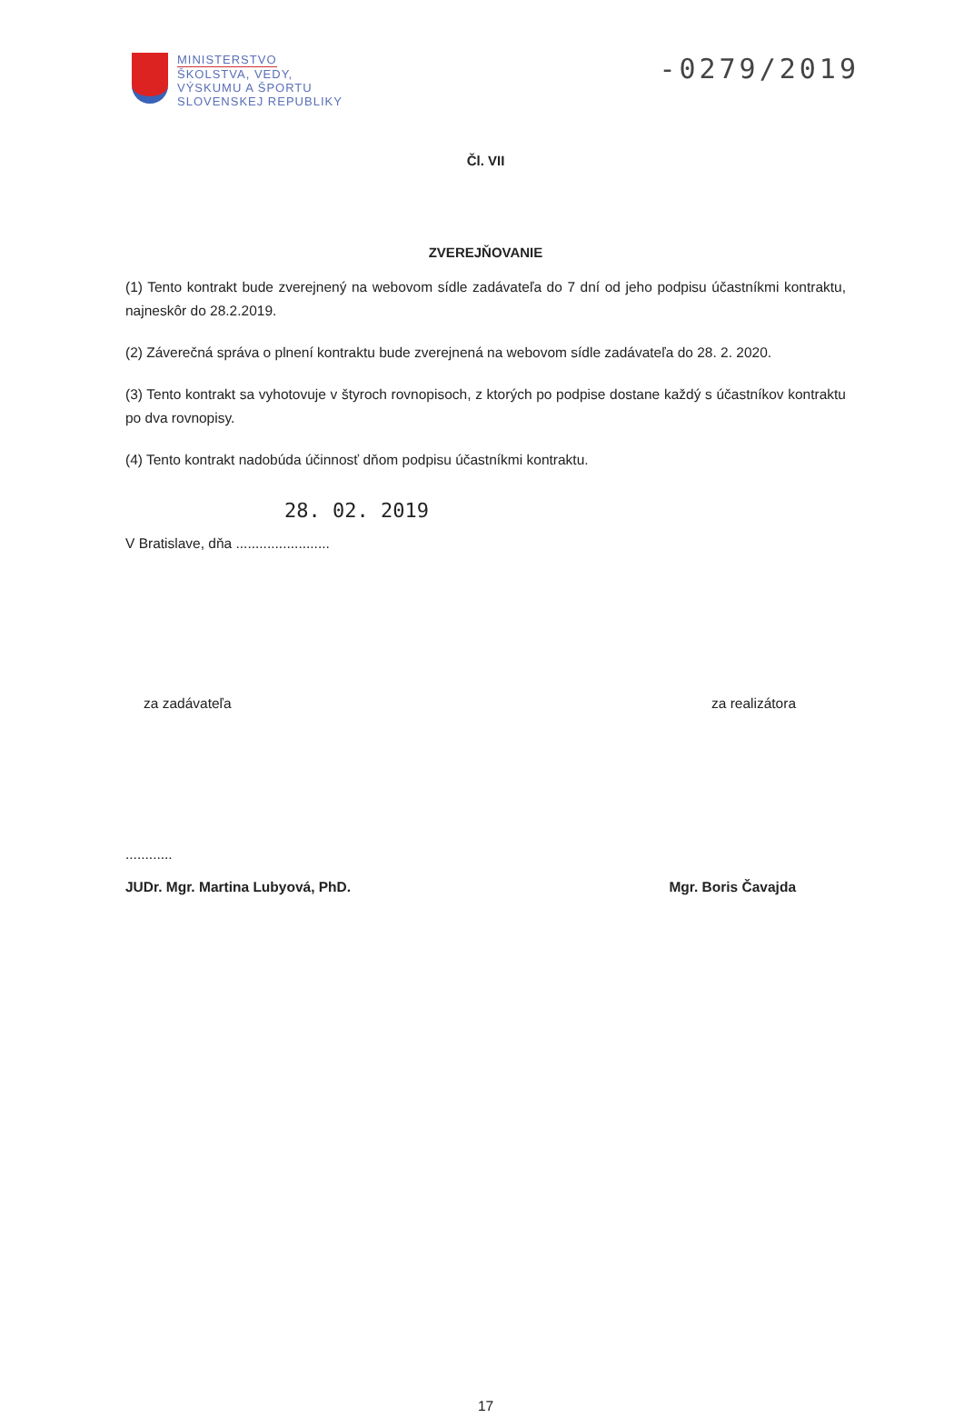MINISTERSTVO
ŠKOLSTVA, VEDY,
VÝSKUMU A ŠPORTU
SLOVENSKEJ REPUBLIKY
-0279/2019
Čl. VII
ZVEREJŇOVANIE
(1) Tento kontrakt bude zverejnený na webovom sídle zadávateľa do 7 dní od jeho podpisu účastníkmi kontraktu, najneskôr do 28.2.2019.
(2) Záverečná správa o plnení kontraktu bude zverejnená na webovom sídle zadávateľa do 28. 2. 2020.
(3) Tento kontrakt sa vyhotovuje v štyroch rovnopisoch, z ktorých po podpise dostane každý s účastníkov kontraktu po dva rovnopisy.
(4) Tento kontrakt nadobúda účinnosť dňom podpisu účastníkmi kontraktu.
28. 02. 2019
V Bratislave, dňa ........................
za zadávateľa za realizátora
............
JUDr. Mgr. Martina Lubyová, PhD. Mgr. Boris Čavajda
17